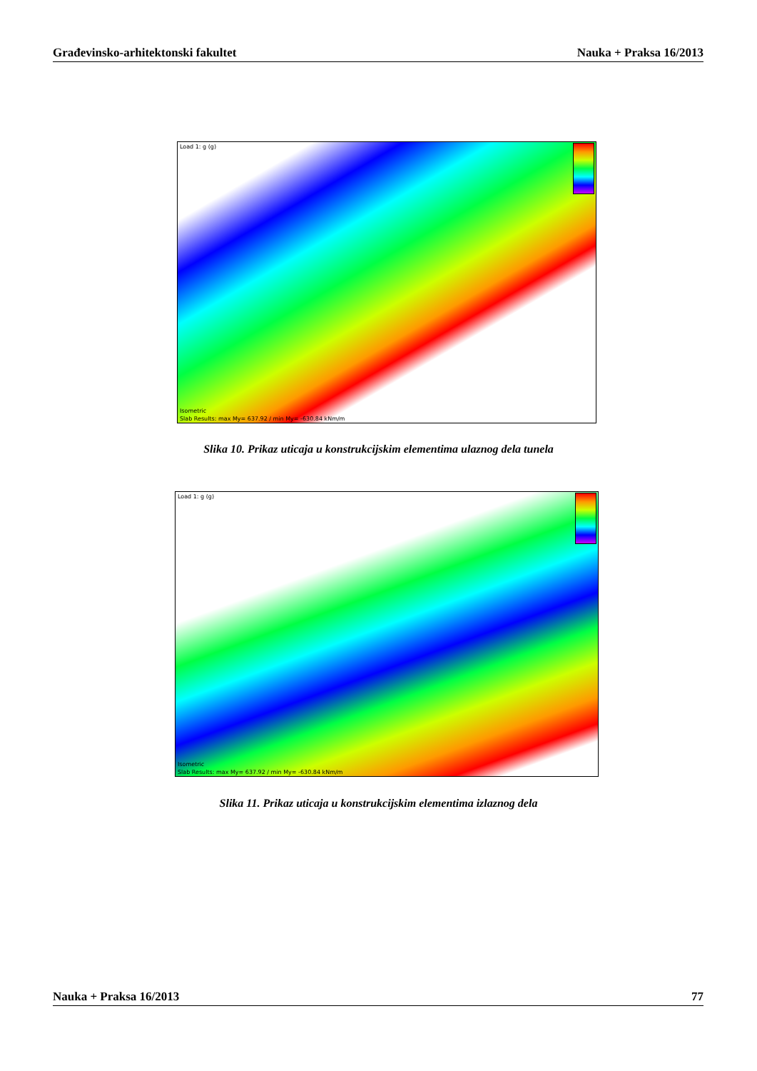Građevinsko-arhitektonski fakultet Nauka + Praksa 16/2013
Load 1: g (g)
Isometric
Slab Results: max My= 637.92 / min My= -630.84 kNm/m
Slika 10. Prikaz uticaja u konstrukcijskim elementima ulaznog dela tunela
Load 1: g (g)
Isometric
Slab Results: max My= 637.92 / min My= -630.84 kNm/m
Slika 11. Prikaz uticaja u konstrukcijskim elementima izlaznog dela
Nauka + Praksa 16/2013 77